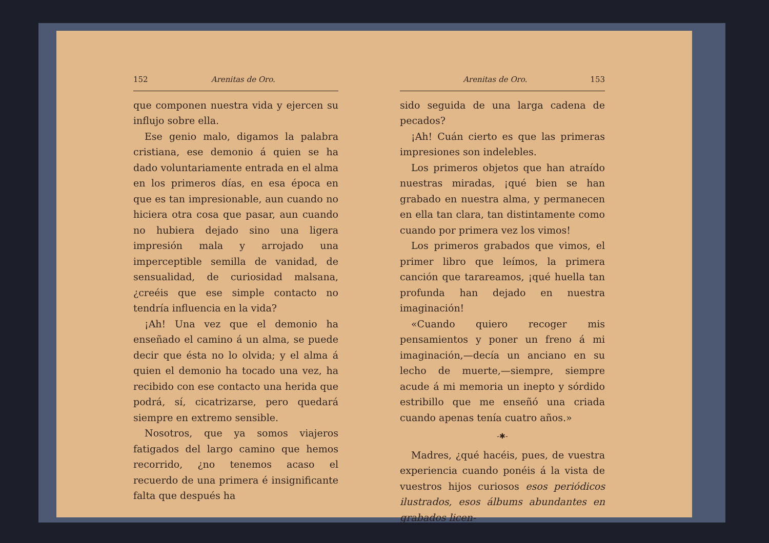152 Arenitas de Oro.
que componen nuestra vida y ejercen su influjo sobre ella.
Ese genio malo, digamos la palabra cristiana, ese demonio á quien se ha dado voluntariamente entrada en el alma en los primeros días, en esa época en que es tan impresionable, aun cuando no hiciera otra cosa que pasar, aun cuando no hubiera dejado sino una ligera impresión mala y arrojado una imperceptible semilla de vanidad, de sensualidad, de curiosidad malsana, ¿creéis que ese simple contacto no tendría influencia en la vida?
¡Ah! Una vez que el demonio ha enseñado el camino á un alma, se puede decir que ésta no lo olvida; y el alma á quien el demonio ha tocado una vez, ha recibido con ese contacto una herida que podrá, sí, cicatrizarse, pero quedará siempre en extremo sensible.
Nosotros, que ya somos viajeros fatigados del largo camino que hemos recorrido, ¿no tenemos acaso el recuerdo de una primera é insignificante falta que después ha
Arenitas de Oro. 153
sido seguida de una larga cadena de pecados?
¡Ah! Cuán cierto es que las primeras impresiones son indelebles.
Los primeros objetos que han atraído nuestras miradas, ¡qué bien se han grabado en nuestra alma, y permanecen en ella tan clara, tan distintamente como cuando por primera vez los vimos!
Los primeros grabados que vimos, el primer libro que leímos, la primera canción que tarareamos, ¡qué huella tan profunda han dejado en nuestra imaginación!
«Cuando quiero recoger mis pensamientos y poner un freno á mi imaginación,—decía un anciano en su lecho de muerte,—siempre, siempre acude á mi memoria un inepto y sórdido estribillo que me enseñó una criada cuando apenas tenía cuatro años.»
-✱-
Madres, ¿qué hacéis, pues, de vuestra experiencia cuando ponéis á la vista de vuestros hijos curiosos esos periódicos ilustrados, esos álbums abundantes en grabados licen-